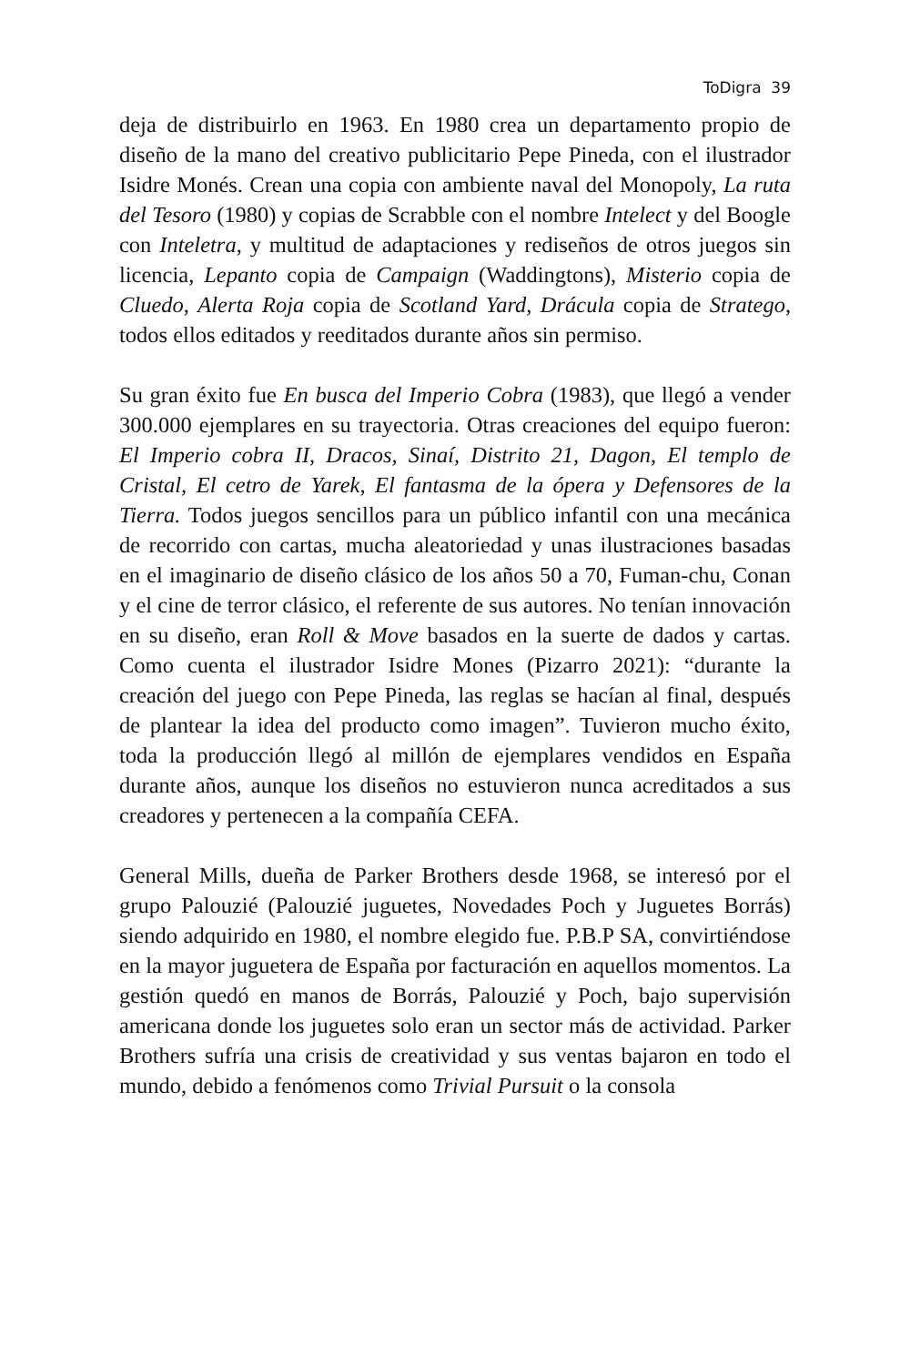ToDigra 39
deja de distribuirlo en 1963. En 1980 crea un departamento propio de diseño de la mano del creativo publicitario Pepe Pineda, con el ilustrador Isidre Monés. Crean una copia con ambiente naval del Monopoly, La ruta del Tesoro (1980) y copias de Scrabble con el nombre Intelect y del Boogle con Inteletra, y multitud de adaptaciones y rediseños de otros juegos sin licencia, Lepanto copia de Campaign (Waddingtons), Misterio copia de Cluedo, Alerta Roja copia de Scotland Yard, Drácula copia de Stratego, todos ellos editados y reeditados durante años sin permiso.
Su gran éxito fue En busca del Imperio Cobra (1983), que llegó a vender 300.000 ejemplares en su trayectoria. Otras creaciones del equipo fueron: El Imperio cobra II, Dracos, Sinaí, Distrito 21, Dagon, El templo de Cristal, El cetro de Yarek, El fantasma de la ópera y Defensores de la Tierra. Todos juegos sencillos para un público infantil con una mecánica de recorrido con cartas, mucha aleatoriedad y unas ilustraciones basadas en el imaginario de diseño clásico de los años 50 a 70, Fuman-chu, Conan y el cine de terror clásico, el referente de sus autores. No tenían innovación en su diseño, eran Roll & Move basados en la suerte de dados y cartas. Como cuenta el ilustrador Isidre Mones (Pizarro 2021): “durante la creación del juego con Pepe Pineda, las reglas se hacían al final, después de plantear la idea del producto como imagen”. Tuvieron mucho éxito, toda la producción llegó al millón de ejemplares vendidos en España durante años, aunque los diseños no estuvieron nunca acreditados a sus creadores y pertenecen a la compañía CEFA.
General Mills, dueña de Parker Brothers desde 1968, se interesó por el grupo Palouzié (Palouzié juguetes, Novedades Poch y Juguetes Borrás) siendo adquirido en 1980, el nombre elegido fue. P.B.P SA, convirtiéndose en la mayor juguetera de España por facturación en aquellos momentos. La gestión quedó en manos de Borrás, Palouzié y Poch, bajo supervisión americana donde los juguetes solo eran un sector más de actividad. Parker Brothers sufría una crisis de creatividad y sus ventas bajaron en todo el mundo, debido a fenómenos como Trivial Pursuit o la consola